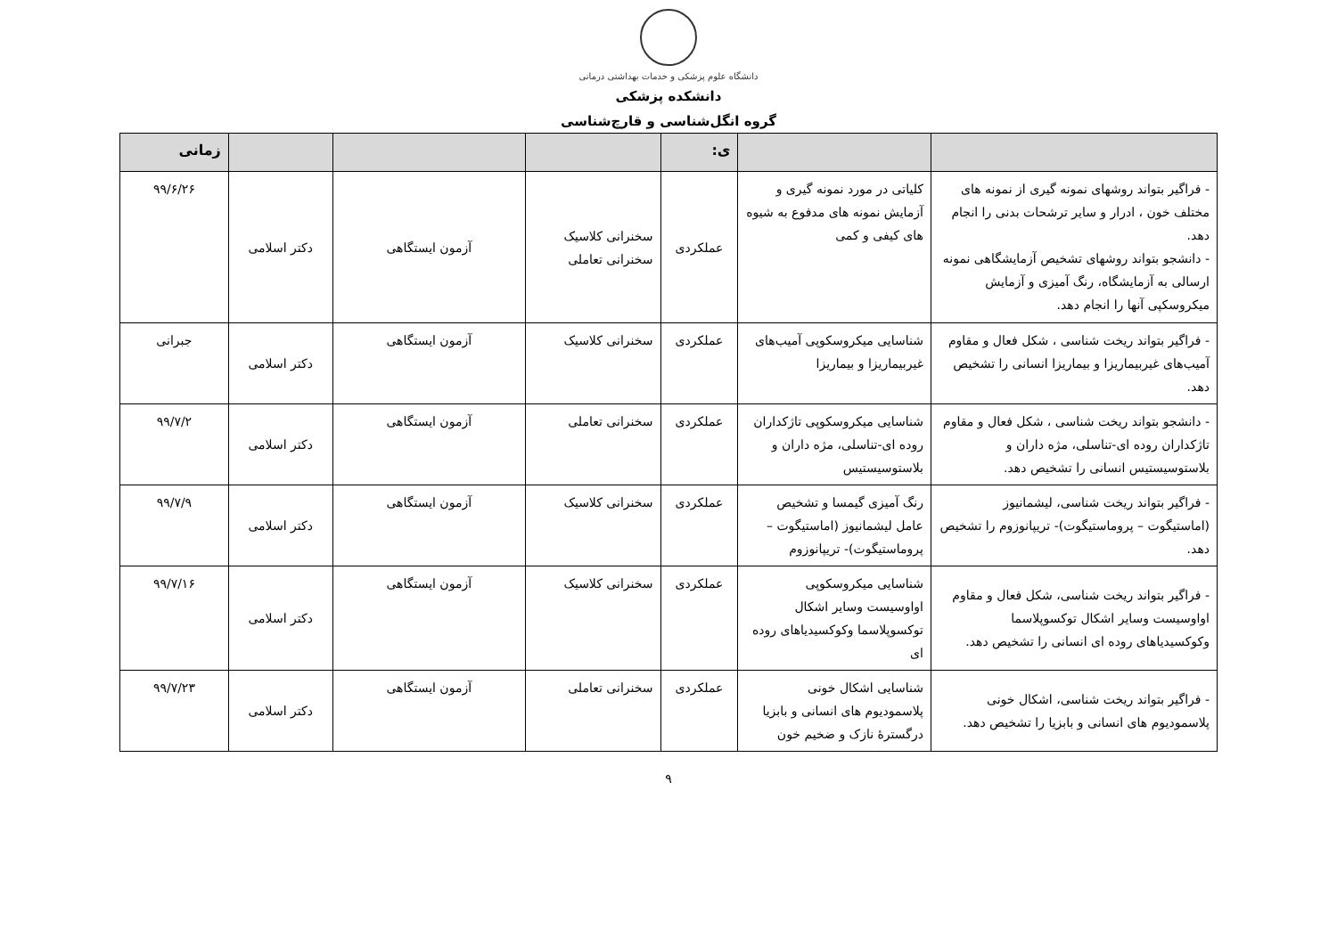دانشگاه علوم پزشکی و خدمات بهداشتی درمانی
دانشکده پزشکی
گروه انگل‌شناسی و قارچ‌شناسی
| | | ی: | | | | زمانی |
| --- | --- | --- | --- | --- | --- | --- |
| - فراگیر بتواند روشهای نمونه گیری از نمونه های مختلف خون ، ادرار و سایر ترشحات بدنی را انجام دهد. - دانشجو بتواند روشهای تشخیص آزمایشگاهی نمونه ارسالی به آزمایشگاه، رنگ آمیزی و آزمایش میکروسکپی آنها را انجام دهد. | کلیاتی در مورد نمونه گیری و آزمایش نمونه های مدفوع به شیوه های کیفی و کمی | عملکردی | سخنرانی کلاسیک سخنرانی تعاملی | آزمون ایستگاهی | دکتر اسلامی | ۹۹/۶/۲۶ |
| - فراگیر بتواند ریخت شناسی ، شکل فعال و مقاوم آمیب‌های غیربیماریزا و بیماریزا انسانی را تشخیص دهد. | شناسایی میکروسکوپی آمیب‌های غیربیماریزا و بیماریزا | عملکردی | سخنرانی کلاسیک | آزمون ایستگاهی | دکتر اسلامی | جبرانی |
| - دانشجو بتواند ریخت شناسی ، شکل فعال و مقاوم تاژکداران روده ای-تناسلی، مژه داران و بلاستوسیستیس انسانی را تشخیص دهد. | شناسایی میکروسکوپی تاژکداران روده ای-تناسلی، مژه داران و بلاستوسیستیس | عملکردی | سخنرانی تعاملی | آزمون ایستگاهی | دکتر اسلامی | ۹۹/۷/۲ |
| - فراگیر بتواند ریخت شناسی، لیشمانیوز (اماستیگوت – پروماستیگوت)- تریپانوزوم را تشخیص دهد. | رنگ آمیزی گیمسا و تشخیص عامل لیشمانیوز (اماستیگوت – پروماستیگوت)- تریپانوزوم | عملکردی | سخنرانی کلاسیک | آزمون ایستگاهی | دکتر اسلامی | ۹۹/۷/۹ |
| - فراگیر بتواند ریخت شناسی، شکل فعال و مقاوم اواوسیست وسایر اشکال توکسوپلاسما وکوکسیدیاهای روده ای انسانی را تشخیص دهد. | شناسایی میکروسکوپی اواوسیست وسایر اشکال توکسوپلاسما وکوکسیدیاهای روده ای | عملکردی | سخنرانی کلاسیک | آزمون ایستگاهی | دکتر اسلامی | ۹۹/۷/۱۶ |
| - فراگیر بتواند ریخت شناسی، اشکال خونی پلاسمودیوم های انسانی و بابزیا را تشخیص دهد. | شناسایی اشکال خونی پلاسمودیوم های انسانی و بابزیا درگسترهٔ نازک و ضخیم خون | عملکردی | سخنرانی تعاملی | آزمون ایستگاهی | دکتر اسلامی | ۹۹/۷/۲۳ |
۹